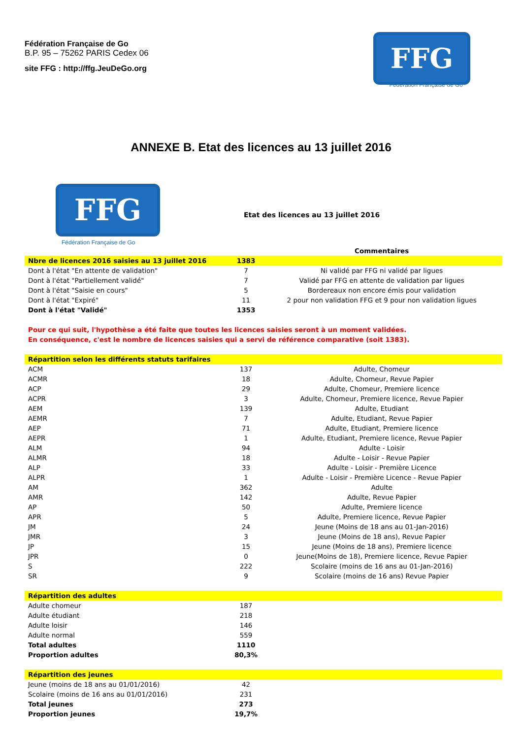Fédération Française de Go
B.P. 95 – 75262 PARIS Cedex 06
site FFG : http://ffg.JeuDeGo.org
FFG
Fédération Française de Go
ANNEXE B. Etat des licences au 13 juillet 2016
FFG
Fédération Française de Go
Etat des licences au 13 juillet 2016
| | | Commentaires |
| Nbre de licences 2016 saisies au 13 juillet 2016 | 1383 | |
| Dont à l'état "En attente de validation" | 7 | Ni validé par FFG ni validé par ligues |
| Dont à l'état "Partiellement validé" | 7 | Validé par FFG en attente de validation par ligues |
| Dont à l'état "Saisie en cours" | 5 | Bordereaux non encore émis pour validation |
| Dont à l'état "Expiré" | 11 | 2 pour non validation FFG et 9 pour non validation ligues |
| Dont à l'état "Validé" | 1353 | |
| Pour ce qui suit, l'hypothèse a été faite que toutes les licences saisies seront à un moment validées. | | |
| En conséquence, c'est le nombre de licences saisies qui a servi de référence comparative (soit 1383). | | |
| Répartition selon les différents statuts tarifaires | | |
| ACM | 137 | Adulte, Chomeur |
| ACMR | 18 | Adulte, Chomeur, Revue Papier |
| ACP | 29 | Adulte, Chomeur, Premiere licence |
| ACPR | 3 | Adulte, Chomeur, Premiere licence, Revue Papier |
| AEM | 139 | Adulte, Etudiant |
| AEMR | 7 | Adulte, Etudiant, Revue Papier |
| AEP | 71 | Adulte, Etudiant, Premiere licence |
| AEPR | 1 | Adulte, Etudiant, Premiere licence, Revue Papier |
| ALM | 94 | Adulte - Loisir |
| ALMR | 18 | Adulte - Loisir - Revue Papier |
| ALP | 33 | Adulte - Loisir - Première Licence |
| ALPR | 1 | Adulte - Loisir - Première Licence - Revue Papier |
| AM | 362 | Adulte |
| AMR | 142 | Adulte, Revue Papier |
| AP | 50 | Adulte, Premiere licence |
| APR | 5 | Adulte, Premiere licence, Revue Papier |
| JM | 24 | Jeune (Moins de 18 ans au 01-Jan-2016) |
| JMR | 3 | Jeune (Moins de 18 ans), Revue Papier |
| JP | 15 | Jeune (Moins de 18 ans), Premiere licence |
| JPR | 0 | Jeune(Moins de 18), Premiere licence, Revue Papier |
| S | 222 | Scolaire (moins de 16 ans au 01-Jan-2016) |
| SR | 9 | Scolaire (moins de 16 ans) Revue Papier |
| Répartition des adultes | | |
| Adulte chomeur | 187 | |
| Adulte étudiant | 218 | |
| Adulte loisir | 146 | |
| Adulte normal | 559 | |
| Total adultes | 1110 | |
| Proportion adultes | 80,3% | |
| Répartition des jeunes | | |
| Jeune (moins de 18 ans au 01/01/2016) | 42 | |
| Scolaire (moins de 16 ans au 01/01/2016) | 231 | |
| Total jeunes | 273 | |
| Proportion jeunes | 19,7% | |